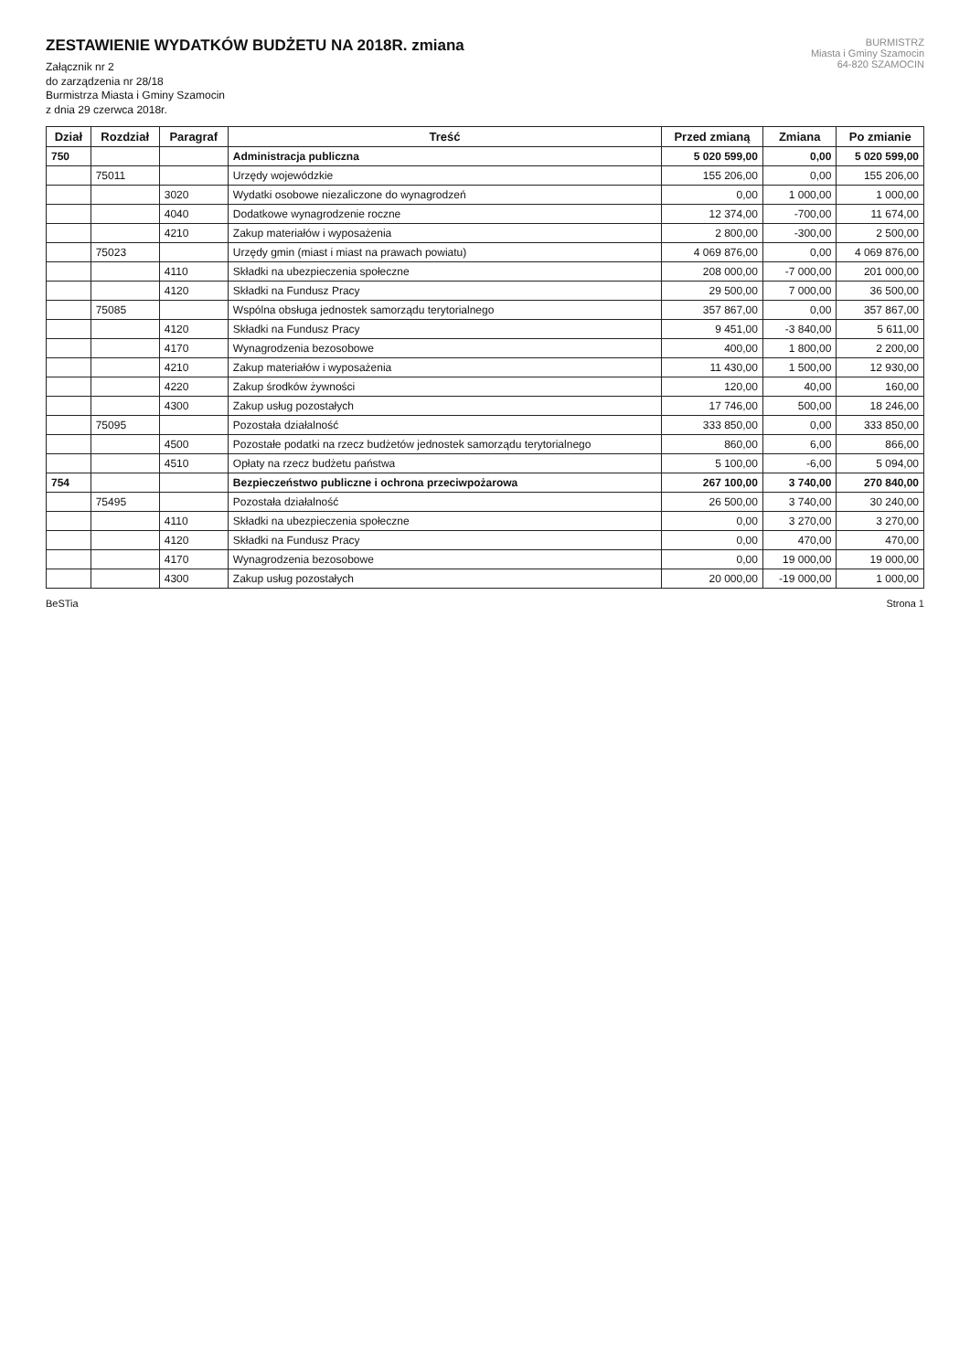BURMISTRZ
Miasta i Gminy Szamocin
64-820 SZAMOCIN
ZESTAWIENIE WYDATKÓW BUDŻETU NA 2018R. zmiana
Załącznik nr 2
do zarządzenia nr 28/18
Burmistrza Miasta i Gminy Szamocin
z dnia 29 czerwca 2018r.
| Dział | Rozdział | Paragraf | Treść | Przed zmianą | Zmiana | Po zmianie |
| --- | --- | --- | --- | --- | --- | --- |
| 750 | | | Administracja publiczna | 5 020 599,00 | 0,00 | 5 020 599,00 |
| | 75011 | | Urzędy wojewódzkie | 155 206,00 | 0,00 | 155 206,00 |
| | | 3020 | Wydatki osobowe niezaliczone do wynagrodzeń | 0,00 | 1 000,00 | 1 000,00 |
| | | 4040 | Dodatkowe wynagrodzenie roczne | 12 374,00 | -700,00 | 11 674,00 |
| | | 4210 | Zakup materiałów i wyposażenia | 2 800,00 | -300,00 | 2 500,00 |
| | 75023 | | Urzędy gmin (miast i miast na prawach powiatu) | 4 069 876,00 | 0,00 | 4 069 876,00 |
| | | 4110 | Składki na ubezpieczenia społeczne | 208 000,00 | -7 000,00 | 201 000,00 |
| | | 4120 | Składki na Fundusz Pracy | 29 500,00 | 7 000,00 | 36 500,00 |
| | 75085 | | Wspólna obsługa jednostek samorządu terytorialnego | 357 867,00 | 0,00 | 357 867,00 |
| | | 4120 | Składki na Fundusz Pracy | 9 451,00 | -3 840,00 | 5 611,00 |
| | | 4170 | Wynagrodzenia bezosobowe | 400,00 | 1 800,00 | 2 200,00 |
| | | 4210 | Zakup materiałów i wyposażenia | 11 430,00 | 1 500,00 | 12 930,00 |
| | | 4220 | Zakup środków żywności | 120,00 | 40,00 | 160,00 |
| | | 4300 | Zakup usług pozostałych | 17 746,00 | 500,00 | 18 246,00 |
| | 75095 | | Pozostała działalność | 333 850,00 | 0,00 | 333 850,00 |
| | | 4500 | Pozostałe podatki na rzecz budżetów jednostek samorządu terytorialnego | 860,00 | 6,00 | 866,00 |
| | | 4510 | Opłaty na rzecz budżetu państwa | 5 100,00 | -6,00 | 5 094,00 |
| 754 | | | Bezpieczeństwo publiczne i ochrona przeciwpożarowa | 267 100,00 | 3 740,00 | 270 840,00 |
| | 75495 | | Pozostała działalność | 26 500,00 | 3 740,00 | 30 240,00 |
| | | 4110 | Składki na ubezpieczenia społeczne | 0,00 | 3 270,00 | 3 270,00 |
| | | 4120 | Składki na Fundusz Pracy | 0,00 | 470,00 | 470,00 |
| | | 4170 | Wynagrodzenia bezosobowe | 0,00 | 19 000,00 | 19 000,00 |
| | | 4300 | Zakup usług pozostałych | 20 000,00 | -19 000,00 | 1 000,00 |
BeSTia Strona 1